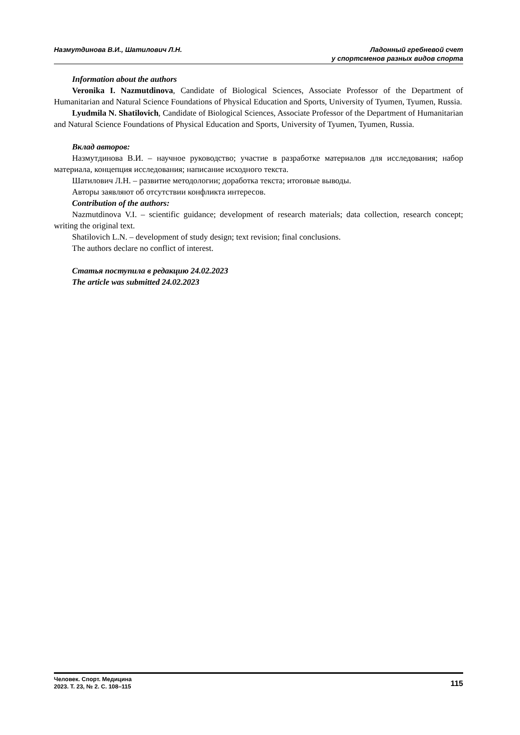Назмутдинова В.И., Шатилович Л.Н.
Ладонный гребневой счет
у спортсменов разных видов спорта
Information about the authors
Veronika I. Nazmutdinova, Candidate of Biological Sciences, Associate Professor of the Department of Humanitarian and Natural Science Foundations of Physical Education and Sports, University of Tyumen, Tyumen, Russia.
Lyudmila N. Shatilovich, Candidate of Biological Sciences, Associate Professor of the Department of Humanitarian and Natural Science Foundations of Physical Education and Sports, University of Tyumen, Tyumen, Russia.
Вклад авторов:
Назмутдинова В.И. – научное руководство; участие в разработке материалов для исследования; набор материала, концепция исследования; написание исходного текста.
Шатилович Л.Н. – развитие методологии; доработка текста; итоговые выводы.
Авторы заявляют об отсутствии конфликта интересов.
Contribution of the authors:
Nazmutdinova V.I. – scientific guidance; development of research materials; data collection, research concept; writing the original text.
Shatilovich L.N. – development of study design; text revision; final conclusions.
The authors declare no conflict of interest.
Статья поступила в редакцию 24.02.2023
The article was submitted 24.02.2023
Человек. Спорт. Медицина
2023. Т. 23, № 2. С. 108–115
115